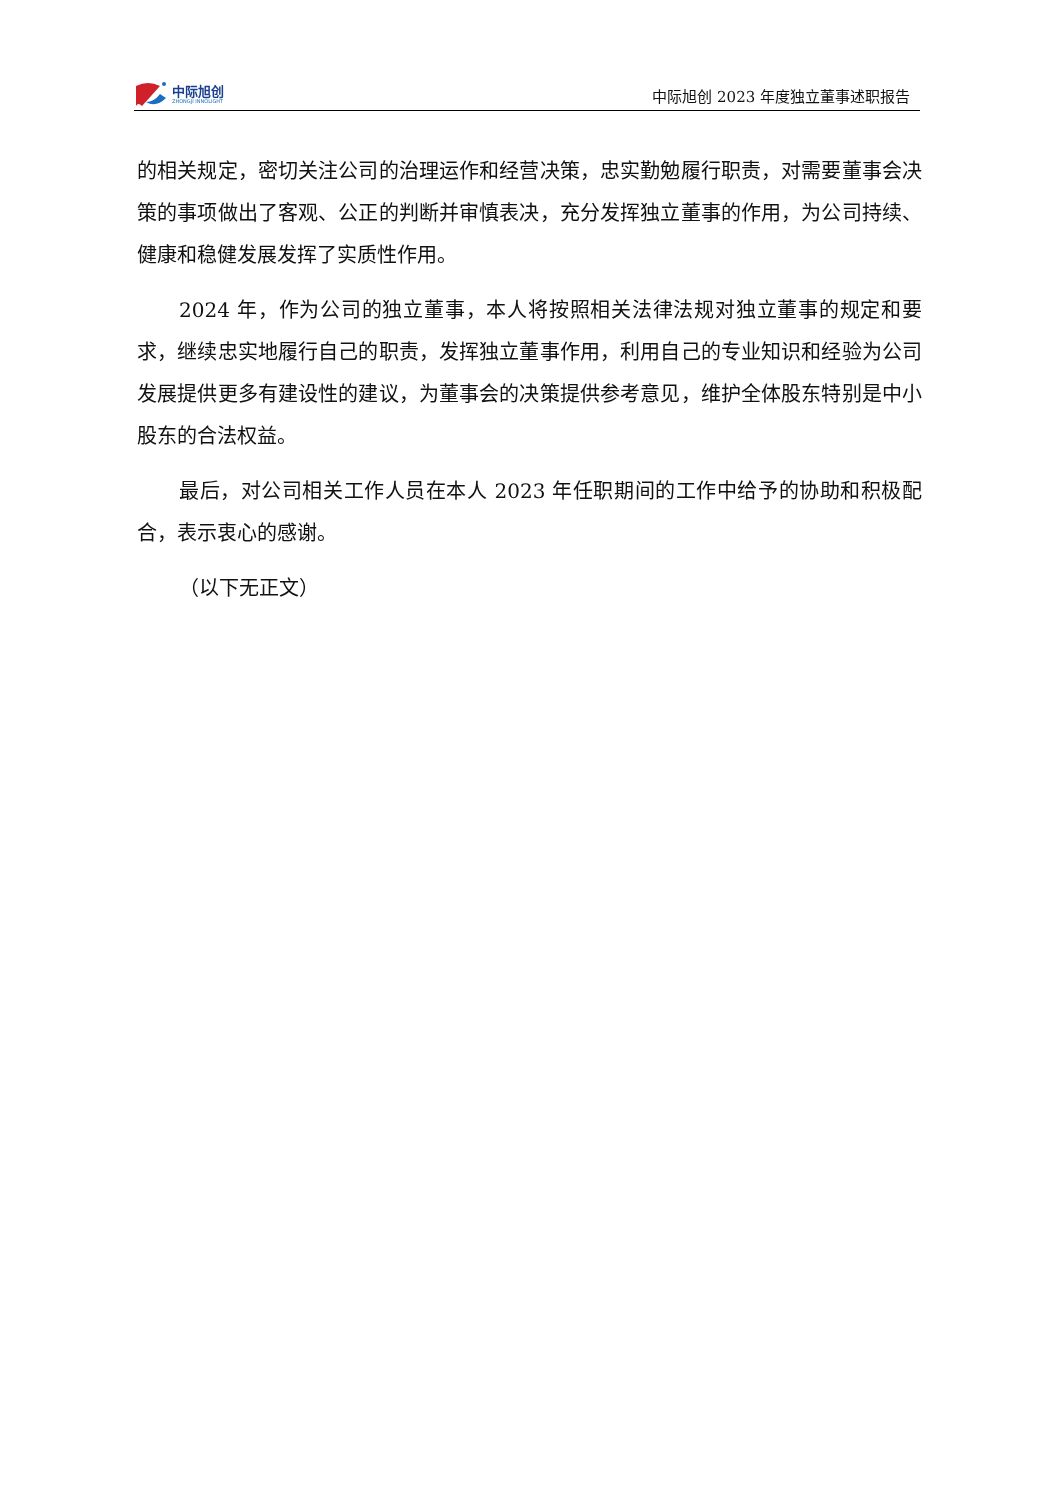中际旭创
ZHONGJI INNOLIGHT
中际旭创 2023 年度独立董事述职报告
的相关规定，密切关注公司的治理运作和经营决策，忠实勤勉履行职责，对需要董事会决策的事项做出了客观、公正的判断并审慎表决，充分发挥独立董事的作用，为公司持续、健康和稳健发展发挥了实质性作用。
2024 年，作为公司的独立董事，本人将按照相关法律法规对独立董事的规定和要求，继续忠实地履行自己的职责，发挥独立董事作用，利用自己的专业知识和经验为公司发展提供更多有建设性的建议，为董事会的决策提供参考意见，维护全体股东特别是中小股东的合法权益。
最后，对公司相关工作人员在本人 2023 年任职期间的工作中给予的协助和积极配合，表示衷心的感谢。
（以下无正文）